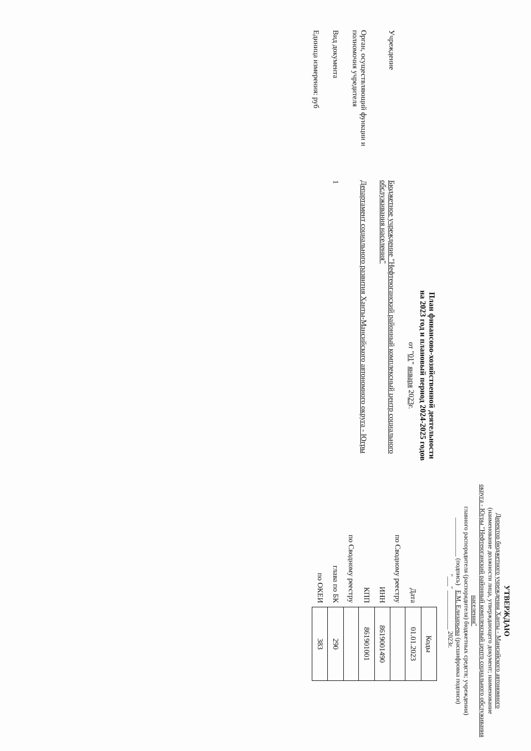УТВЕРЖДАЮ
Директор бюджетного учреждения Ханты - Мансийского автономного
(наименование должности лица, утверждающего документ; наименование
округа - Югры "Нефтеюганский районный комплексный центр социального обслуживания населения"
главного распорядителя (распорядителя) бюджетных средств; учреждения)
____________ (подпись) Е.М. Елизарьева (расшифровка подписи)
"___" ____________ 2023г.
План финансово-хозяйственной деятельности
на 2023 год и плановый период 2024-2025 годов
от "01" января 2023г.
Учреждение
Бюджетное учреждение "Нефтеюганский районный комплексный центр социального обслуживания населения"
Орган, осуществляющий функции и полномочия учредителя
Департамент социального развития Ханты-Мансийского автономного округа - Югры
Вид документа
1
Единица измерения: руб
| | Коды |
| Дата | 01.01.2023 |
| по Сводному реестру | |
| ИНН | 8619001490 |
| КПП | 861901001 |
| по Сводному реестру | |
| глава по БК | 290 |
| по ОКЕИ | 383 |